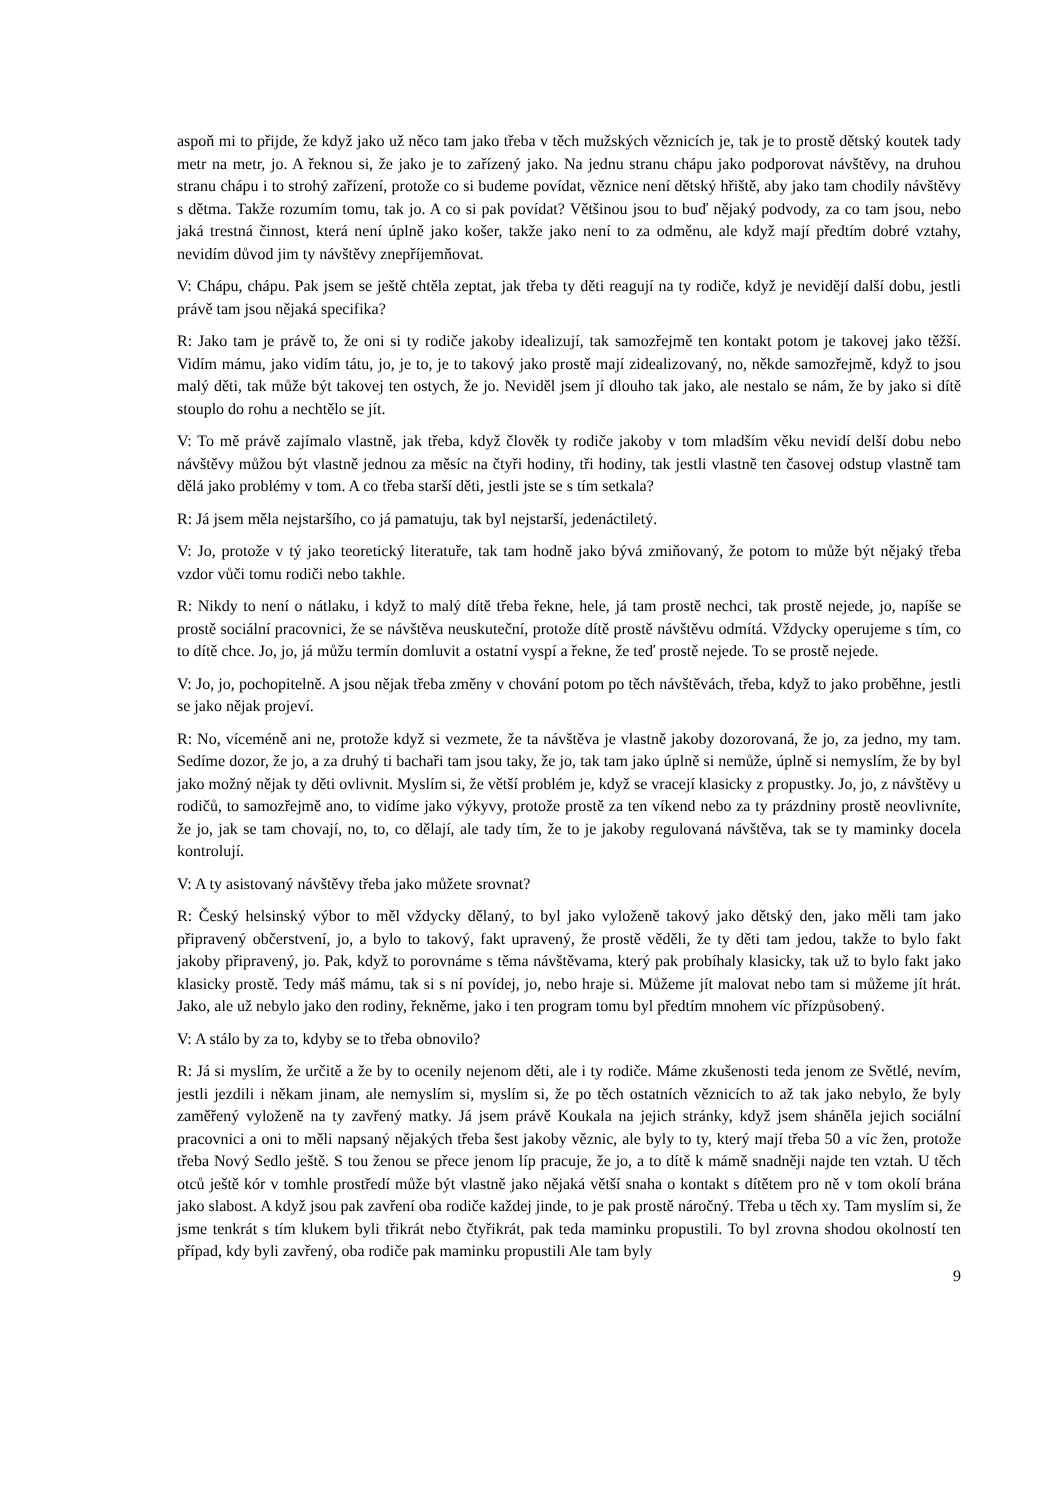aspoň mi to přijde, že když jako už něco tam jako třeba v těch mužských věznicích je, tak je to prostě dětský koutek tady metr na metr, jo. A řeknou si, že jako je to zařízený jako. Na jednu stranu chápu jako podporovat návštěvy, na druhou stranu chápu i to strohý zařízení, protože co si budeme povídat, věznice není dětský hřiště, aby jako tam chodily návštěvy s dětma. Takže rozumím tomu, tak jo. A co si pak povídat? Většinou jsou to buď nějaký podvody, za co tam jsou, nebo jaká trestná činnost, která není úplně jako košer, takže jako není to za odměnu, ale když mají předtím dobré vztahy, nevidím důvod jim ty návštěvy znepříjemňovat.
V: Chápu, chápu. Pak jsem se ještě chtěla zeptat, jak třeba ty děti reagují na ty rodiče, když je nevidějí další dobu, jestli právě tam jsou nějaká specifika?
R: Jako tam je právě to, že oni si ty rodiče jakoby idealizují, tak samozřejmě ten kontakt potom je takovej jako těžší. Vidím mámu, jako vidím tátu, jo, je to, je to takový jako prostě mají zidealizovaný, no, někde samozřejmě, když to jsou malý děti, tak může být takovej ten ostych, že jo. Neviděl jsem jí dlouho tak jako, ale nestalo se nám, že by jako si dítě stouplo do rohu a nechtělo se jít.
V: To mě právě zajímalo vlastně, jak třeba, když člověk ty rodiče jakoby v tom mladším věku nevidí delší dobu nebo návštěvy můžou být vlastně jednou za měsíc na čtyři hodiny, tři hodiny, tak jestli vlastně ten časovej odstup vlastně tam dělá jako problémy v tom. A co třeba starší děti, jestli jste se s tím setkala?
R: Já jsem měla nejstaršího, co já pamatuju, tak byl nejstarší, jedenáctiletý.
V: Jo, protože v tý jako teoretický literatuře, tak tam hodně jako bývá zmiňovaný, že potom to může být nějaký třeba vzdor vůči tomu rodiči nebo takhle.
R: Nikdy to není o nátlaku, i když to malý dítě třeba řekne, hele, já tam prostě nechci, tak prostě nejede, jo, napíše se prostě sociální pracovnici, že se návštěva neuskuteční, protože dítě prostě návštěvu odmítá. Vždycky operujeme s tím, co to dítě chce. Jo, jo, já můžu termín domluvit a ostatní vyspí a řekne, že teď prostě nejede. To se prostě nejede.
V: Jo, jo, pochopitelně. A jsou nějak třeba změny v chování potom po těch návštěvách, třeba, když to jako proběhne, jestli se jako nějak projeví.
R: No, víceméně ani ne, protože když si vezmete, že ta návštěva je vlastně jakoby dozorovaná, že jo, za jedno, my tam. Sedíme dozor, že jo, a za druhý ti bachaři tam jsou taky, že jo, tak tam jako úplně si nemůže, úplně si nemyslím, že by byl jako možný nějak ty děti ovlivnit. Myslím si, že větší problém je, když se vracejí klasicky z propustky. Jo, jo, z návštěvy u rodičů, to samozřejmě ano, to vidíme jako výkyvy, protože prostě za ten víkend nebo za ty prázdniny prostě neovlivníte, že jo, jak se tam chovají, no, to, co dělají, ale tady tím, že to je jakoby regulovaná návštěva, tak se ty maminky docela kontrolují.
V: A ty asistovaný návštěvy třeba jako můžete srovnat?
R: Český helsinský výbor to měl vždycky dělaný, to byl jako vyloženě takový jako dětský den, jako měli tam jako připravený občerstvení, jo, a bylo to takový, fakt upravený, že prostě věděli, že ty děti tam jedou, takže to bylo fakt jakoby připravený, jo. Pak, když to porovnáme s těma návštěvama, který pak probíhaly klasicky, tak už to bylo fakt jako klasicky prostě. Tedy máš mámu, tak si s ní povídej, jo, nebo hraje si. Můžeme jít malovat nebo tam si můžeme jít hrát. Jako, ale už nebylo jako den rodiny, řekněme, jako i ten program tomu byl předtím mnohem víc přízpůsobený.
V: A stálo by za to, kdyby se to třeba obnovilo?
R: Já si myslím, že určitě a že by to ocenily nejenom děti, ale i ty rodiče. Máme zkušenosti teda jenom ze Světlé, nevím, jestli jezdili i někam jinam, ale nemyslím si, myslím si, že po těch ostatních věznicích to až tak jako nebylo, že byly zaměřený vyloženě na ty zavřený matky. Já jsem právě Koukala na jejich stránky, když jsem sháněla jejich sociální pracovnici a oni to měli napsaný nějakých třeba šest jakoby věznic, ale byly to ty, který mají třeba 50 a víc žen, protože třeba Nový Sedlo ještě. S tou ženou se přece jenom líp pracuje, že jo, a to dítě k mámě snadněji najde ten vztah. U těch otců ještě kór v tomhle prostředí může být vlastně jako nějaká větší snaha o kontakt s dítětem pro ně v tom okolí brána jako slabost. A když jsou pak zavření oba rodiče každej jinde, to je pak prostě náročný. Třeba u těch xy. Tam myslím si, že jsme tenkrát s tím klukem byli třikrát nebo čtyřikrát, pak teda maminku propustili. To byl zrovna shodou okolností ten případ, kdy byli zavřený, oba rodiče pak maminku propustili Ale tam byly
9